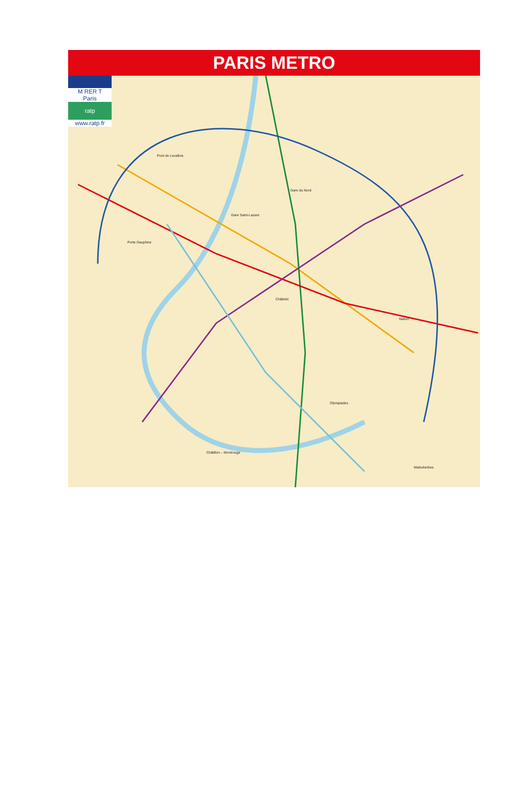PARIS METRO
M RER T
Paris
ratp
www.ratp.fr
Pont de Levallois
Gare Saint-Lazare
Gare du Nord
Châtelet
Porte Dauphine
Nation
Olympiades
Châtillon – Montrouge
Malesherbes